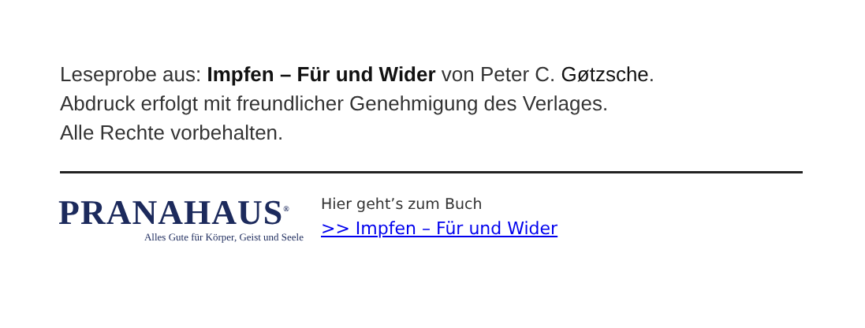Leseprobe aus: Impfen – Für und Wider von Peter C. Gøtzsche.
Abdruck erfolgt mit freundlicher Genehmigung des Verlages.
Alle Rechte vorbehalten.
PRANAHAUS<sup>®</sup>
Alles Gute für Körper, Geist und Seele
Hier geht’s zum Buch
>> Impfen – Für und Wider